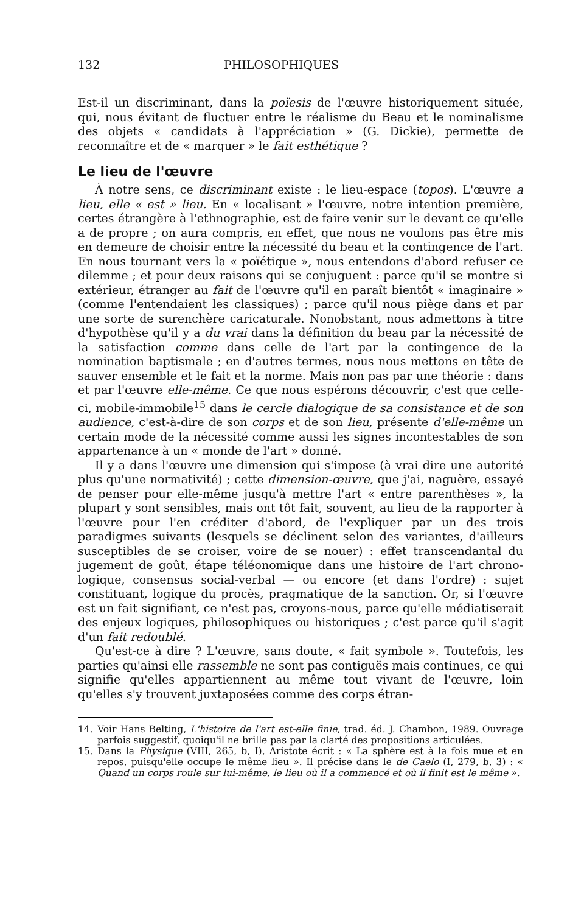132 PHILOSOPHIQUES
Est-il un discriminant, dans la poïesis de l'œuvre historiquement située, qui, nous évitant de fluctuer entre le réalisme du Beau et le nominalisme des objets « candidats à l'appréciation » (G. Dickie), permette de reconnaître et de « marquer » le fait esthétique ?
Le lieu de l'œuvre
À notre sens, ce discriminant existe : le lieu-espace (topos). L'œuvre a lieu, elle « est » lieu. En « localisant » l'œuvre, notre intention première, certes étrangère à l'ethnographie, est de faire venir sur le devant ce qu'elle a de propre ; on aura compris, en effet, que nous ne voulons pas être mis en demeure de choisir entre la nécessité du beau et la contingence de l'art. En nous tournant vers la « poïétique », nous entendons d'abord refuser ce dilemme ; et pour deux raisons qui se conjuguent : parce qu'il se montre si extérieur, étranger au fait de l'œuvre qu'il en paraît bientôt « imaginaire » (comme l'entendaient les classiques) ; parce qu'il nous piège dans et par une sorte de surenchère caricaturale. Nonobstant, nous admettons à titre d'hypothèse qu'il y a du vrai dans la définition du beau par la nécessité de la satisfaction comme dans celle de l'art par la contingence de la nomination baptismale ; en d'autres termes, nous nous mettons en tête de sauver ensemble et le fait et la norme. Mais non pas par une théorie : dans et par l'œuvre elle-même. Ce que nous espérons découvrir, c'est que celle-ci, mobile-immobile<sup>15</sup> dans le cercle dialogique de sa consistance et de son audience, c'est-à-dire de son corps et de son lieu, présente d'elle-même un certain mode de la nécessité comme aussi les signes incontestables de son appartenance à un « monde de l'art » donné.
Il y a dans l'œuvre une dimension qui s'impose (à vrai dire une autorité plus qu'une normativité) ; cette dimension-œuvre, que j'ai, naguère, essayé de penser pour elle-même jusqu'à mettre l'art « entre parenthèses », la plupart y sont sensibles, mais ont tôt fait, souvent, au lieu de la rapporter à l'œuvre pour l'en créditer d'abord, de l'expliquer par un des trois paradigmes suivants (lesquels se déclinent selon des variantes, d'ailleurs susceptibles de se croiser, voire de se nouer) : effet transcendantal du jugement de goût, étape téléonomique dans une histoire de l'art chrono-logique, consensus social-verbal — ou encore (et dans l'ordre) : sujet constituant, logique du procès, pragmatique de la sanction. Or, si l'œuvre est un fait signifiant, ce n'est pas, croyons-nous, parce qu'elle médiatiserait des enjeux logiques, philosophiques ou historiques ; c'est parce qu'il s'agit d'un fait redoublé.
Qu'est-ce à dire ? L'œuvre, sans doute, « fait symbole ». Toutefois, les parties qu'ainsi elle rassemble ne sont pas contiguës mais continues, ce qui signifie qu'elles appartiennent au même tout vivant de l'œuvre, loin qu'elles s'y trouvent juxtaposées comme des corps étran-
14. Voir Hans Belting, L'histoire de l'art est-elle finie, trad. éd. J. Chambon, 1989. Ouvrage parfois suggestif, quoiqu'il ne brille pas par la clarté des propositions articulées.
15. Dans la Physique (VIII, 265, b, I), Aristote écrit : « La sphère est à la fois mue et en repos, puisqu'elle occupe le même lieu ». Il précise dans le de Caelo (I, 279, b, 3) : « Quand un corps roule sur lui-même, le lieu où il a commencé et où il finit est le même ».